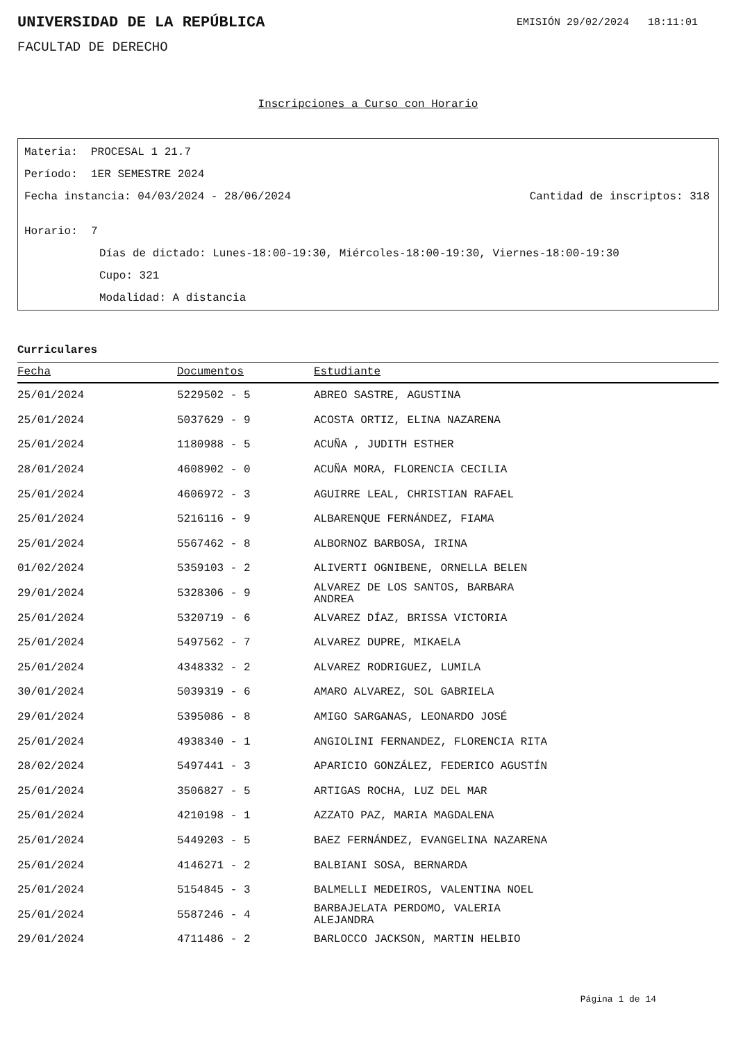UNIVERSIDAD DE LA REPÚBLICA
EMISIÓN 29/02/2024 18:11:01
FACULTAD DE DERECHO
Inscripciones a Curso con Horario
Materia: PROCESAL 1 21.7
Período: 1ER SEMESTRE 2024
Fecha instancia: 04/03/2024 - 28/06/2024 Cantidad de inscriptos: 318
Horario: 7
Días de dictado: Lunes-18:00-19:30, Miércoles-18:00-19:30, Viernes-18:00-19:30
Cupo: 321
Modalidad: A distancia
Curriculares
| Fecha | Documentos | Estudiante |
| --- | --- | --- |
| 25/01/2024 | 5229502 - 5 | ABREO SASTRE, AGUSTINA |
| 25/01/2024 | 5037629 - 9 | ACOSTA ORTIZ, ELINA NAZARENA |
| 25/01/2024 | 1180988 - 5 | ACUÑA , JUDITH ESTHER |
| 28/01/2024 | 4608902 - 0 | ACUÑA MORA, FLORENCIA CECILIA |
| 25/01/2024 | 4606972 - 3 | AGUIRRE LEAL, CHRISTIAN RAFAEL |
| 25/01/2024 | 5216116 - 9 | ALBARENQUE FERNÁNDEZ, FIAMA |
| 25/01/2024 | 5567462 - 8 | ALBORNOZ BARBOSA, IRINA |
| 01/02/2024 | 5359103 - 2 | ALIVERTI OGNIBENE, ORNELLA BELEN |
| 29/01/2024 | 5328306 - 9 | ALVAREZ DE LOS SANTOS, BARBARA ANDREA |
| 25/01/2024 | 5320719 - 6 | ALVAREZ DÍAZ, BRISSA VICTORIA |
| 25/01/2024 | 5497562 - 7 | ALVAREZ DUPRE, MIKAELA |
| 25/01/2024 | 4348332 - 2 | ALVAREZ RODRIGUEZ, LUMILA |
| 30/01/2024 | 5039319 - 6 | AMARO ALVAREZ, SOL GABRIELA |
| 29/01/2024 | 5395086 - 8 | AMIGO SARGANAS, LEONARDO JOSÉ |
| 25/01/2024 | 4938340 - 1 | ANGIOLINI FERNANDEZ, FLORENCIA RITA |
| 28/02/2024 | 5497441 - 3 | APARICIO GONZÁLEZ, FEDERICO AGUSTÍN |
| 25/01/2024 | 3506827 - 5 | ARTIGAS ROCHA, LUZ DEL MAR |
| 25/01/2024 | 4210198 - 1 | AZZATO PAZ, MARIA MAGDALENA |
| 25/01/2024 | 5449203 - 5 | BAEZ FERNÁNDEZ, EVANGELINA NAZARENA |
| 25/01/2024 | 4146271 - 2 | BALBIANI SOSA, BERNARDA |
| 25/01/2024 | 5154845 - 3 | BALMELLI MEDEIROS, VALENTINA NOEL |
| 25/01/2024 | 5587246 - 4 | BARBAJELATA PERDOMO, VALERIA ALEJANDRA |
| 29/01/2024 | 4711486 - 2 | BARLOCCO JACKSON, MARTIN HELBIO |
Página 1 de 14